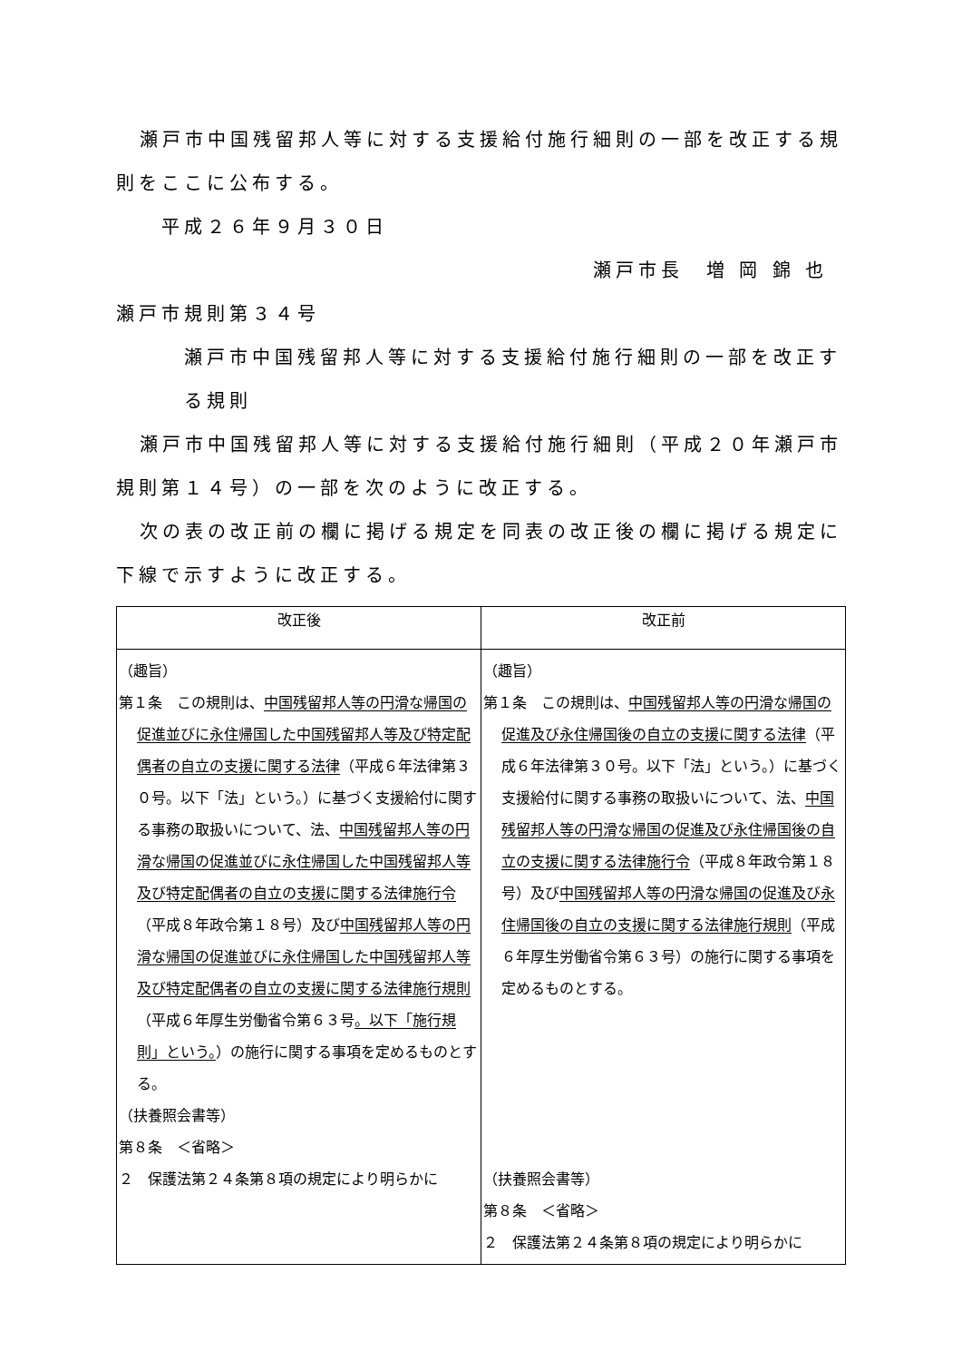瀬戸市中国残留邦人等に対する支援給付施行細則の一部を改正する規則をここに公布する。
平成２６年９月３０日
瀬戸市長　増 岡 錦 也
瀬戸市規則第３４号
瀬戸市中国残留邦人等に対する支援給付施行細則の一部を改正する規則
瀬戸市中国残留邦人等に対する支援給付施行細則（平成２０年瀬戸市規則第１４号）の一部を次のように改正する。
次の表の改正前の欄に掲げる規定を同表の改正後の欄に掲げる規定に下線で示すように改正する。
| 改正後 | 改正前 |
| --- | --- |
| （趣旨） 第１条 この規則は、 中国残留邦人等の円滑な帰国の促進並びに永住帰国した中国残留邦人等及び特定配偶者の自立の支援に関する法律 （平成６年法律第３０号。以下「法」という。）に基づく支援給付に関する事務の取扱いについて、法、 中国残留邦人等の円滑な帰国の促進並びに永住帰国した中国残留邦人等及び特定配偶者の自立の支援に関する法律施行令 （平成８年政令第１８号）及び 中国残留邦人等の円滑な帰国の促進並びに永住帰国した中国残留邦人等及び特定配偶者の自立の支援に関する法律施行規則 （平成６年厚生労働省令第６３号 。以下「施行規則」という。 ）の施行に関する事項を定めるものとする。 （扶養照会書等） 第８条 ＜省略＞ ２ 保護法第２４条第８項の規定により明らかに | （趣旨） 第１条 この規則は、 中国残留邦人等の円滑な帰国の促進及び永住帰国後の自立の支援に関する法律 （平成６年法律第３０号。以下「法」という。）に基づく支援給付に関する事務の取扱いについて、法、 中国残留邦人等の円滑な帰国の促進及び永住帰国後の自立の支援に関する法律施行令 （平成８年政令第１８号）及び 中国残留邦人等の円滑な帰国の促進及び永住帰国後の自立の支援に関する法律施行規則 （平成６年厚生労働省令第６３号）の施行に関する事項を定めるものとする。 （扶養照会書等） 第８条 ＜省略＞ ２ 保護法第２４条第８項の規定により明らかに |